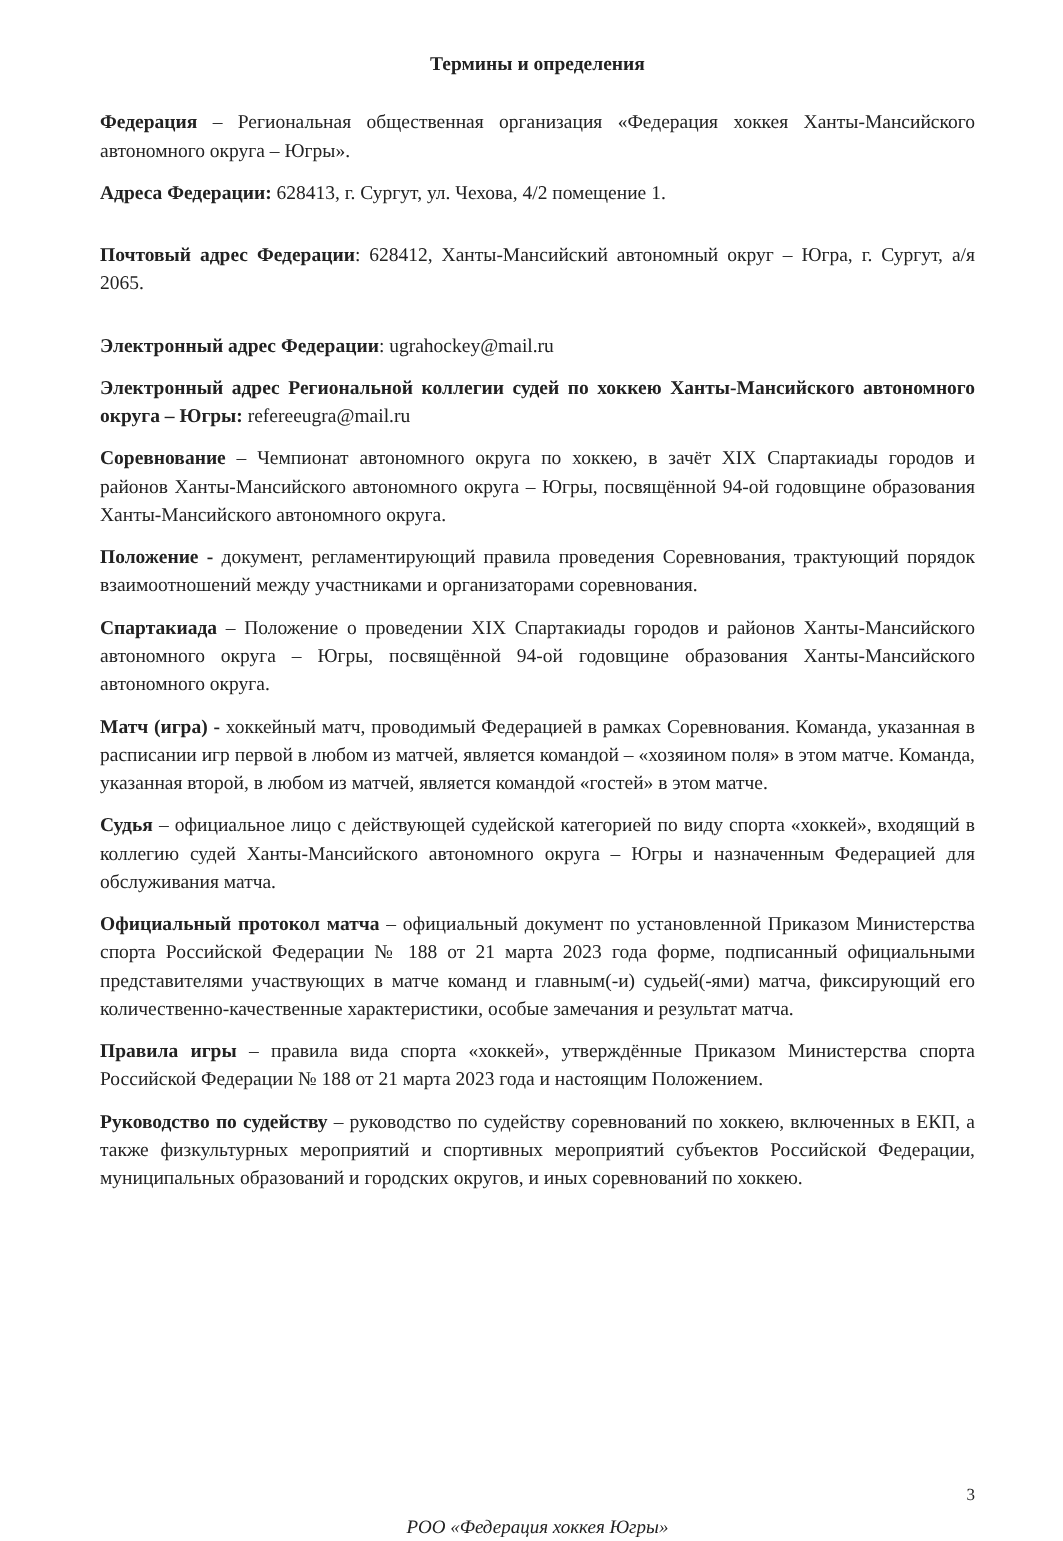Термины и определения
Федерация – Региональная общественная организация «Федерация хоккея Ханты-Мансийского автономного округа – Югры».
Адреса Федерации: 628413, г. Сургут, ул. Чехова, 4/2 помещение 1.
Почтовый адрес Федерации: 628412, Ханты-Мансийский автономный округ – Югра, г. Сургут, а/я 2065.
Электронный адрес Федерации: ugrahockey@mail.ru
Электронный адрес Региональной коллегии судей по хоккею Ханты-Мансийского автономного округа – Югры: refereeugra@mail.ru
Соревнование – Чемпионат автономного округа по хоккею, в зачёт XIX Спартакиады городов и районов Ханты-Мансийского автономного округа – Югры, посвящённой 94-ой годовщине образования Ханты-Мансийского автономного округа.
Положение - документ, регламентирующий правила проведения Соревнования, трактующий порядок взаимоотношений между участниками и организаторами соревнования.
Спартакиада – Положение о проведении XIX Спартакиады городов и районов Ханты-Мансийского автономного округа – Югры, посвящённой 94-ой годовщине образования Ханты-Мансийского автономного округа.
Матч (игра) - хоккейный матч, проводимый Федерацией в рамках Соревнования. Команда, указанная в расписании игр первой в любом из матчей, является командой – «хозяином поля» в этом матче. Команда, указанная второй, в любом из матчей, является командой «гостей» в этом матче.
Судья – официальное лицо с действующей судейской категорией по виду спорта «хоккей», входящий в коллегию судей Ханты-Мансийского автономного округа – Югры и назначенным Федерацией для обслуживания матча.
Официальный протокол матча – официальный документ по установленной Приказом Министерства спорта Российской Федерации № 188 от 21 марта 2023 года форме, подписанный официальными представителями участвующих в матче команд и главным(-и) судьей(-ями) матча, фиксирующий его количественно-качественные характеристики, особые замечания и результат матча.
Правила игры – правила вида спорта «хоккей», утверждённые Приказом Министерства спорта Российской Федерации № 188 от 21 марта 2023 года и настоящим Положением.
Руководство по судейству – руководство по судейству соревнований по хоккею, включенных в ЕКП, а также физкультурных мероприятий и спортивных мероприятий субъектов Российской Федерации, муниципальных образований и городских округов, и иных соревнований по хоккею.
3
РОО «Федерация хоккея Югры»